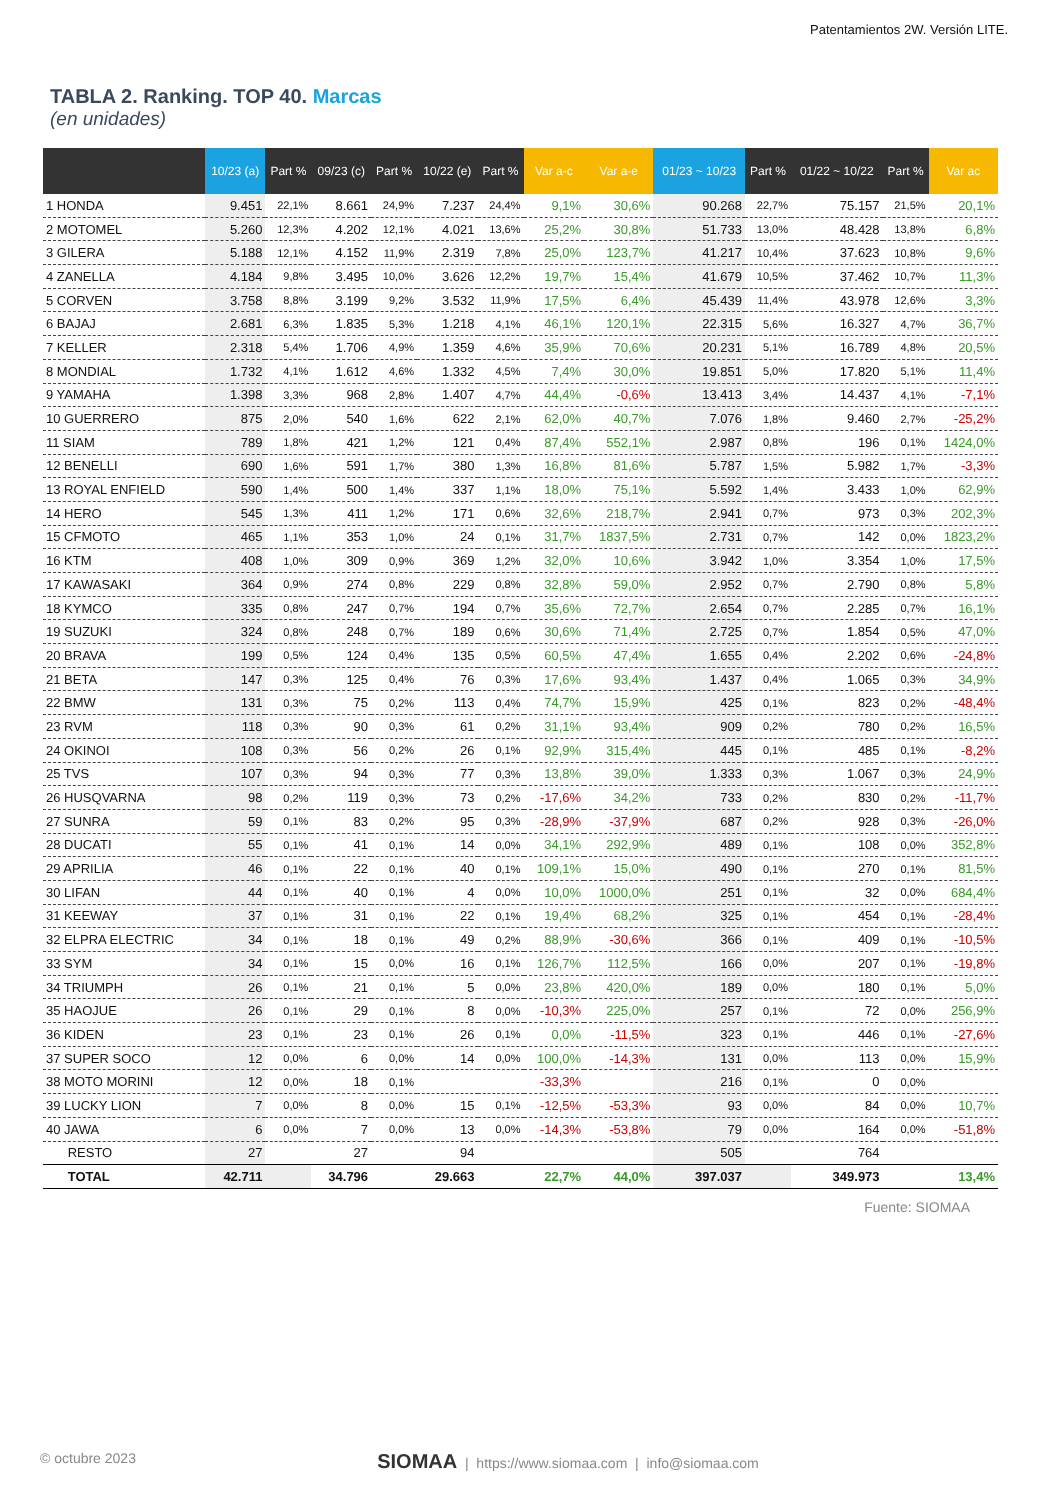Patentamientos 2W. Versión LITE.
TABLA 2. Ranking. TOP 40. Marcas
(en unidades)
| | 10/23 (a) | Part % | 09/23 (c) | Part % | 10/22 (e) | Part % | Var a-c | Var a-e | 01/23 ~ 10/23 | Part % | 01/22 ~ 10/22 | Part % | Var ac |
| --- | --- | --- | --- | --- | --- | --- | --- | --- | --- | --- | --- | --- | --- |
| 1 HONDA | 9.451 | 22,1% | 8.661 | 24,9% | 7.237 | 24,4% | 9,1% | 30,6% | 90.268 | 22,7% | 75.157 | 21,5% | 20,1% |
| 2 MOTOMEL | 5.260 | 12,3% | 4.202 | 12,1% | 4.021 | 13,6% | 25,2% | 30,8% | 51.733 | 13,0% | 48.428 | 13,8% | 6,8% |
| 3 GILERA | 5.188 | 12,1% | 4.152 | 11,9% | 2.319 | 7,8% | 25,0% | 123,7% | 41.217 | 10,4% | 37.623 | 10,8% | 9,6% |
| 4 ZANELLA | 4.184 | 9,8% | 3.495 | 10,0% | 3.626 | 12,2% | 19,7% | 15,4% | 41.679 | 10,5% | 37.462 | 10,7% | 11,3% |
| 5 CORVEN | 3.758 | 8,8% | 3.199 | 9,2% | 3.532 | 11,9% | 17,5% | 6,4% | 45.439 | 11,4% | 43.978 | 12,6% | 3,3% |
| 6 BAJAJ | 2.681 | 6,3% | 1.835 | 5,3% | 1.218 | 4,1% | 46,1% | 120,1% | 22.315 | 5,6% | 16.327 | 4,7% | 36,7% |
| 7 KELLER | 2.318 | 5,4% | 1.706 | 4,9% | 1.359 | 4,6% | 35,9% | 70,6% | 20.231 | 5,1% | 16.789 | 4,8% | 20,5% |
| 8 MONDIAL | 1.732 | 4,1% | 1.612 | 4,6% | 1.332 | 4,5% | 7,4% | 30,0% | 19.851 | 5,0% | 17.820 | 5,1% | 11,4% |
| 9 YAMAHA | 1.398 | 3,3% | 968 | 2,8% | 1.407 | 4,7% | 44,4% | -0,6% | 13.413 | 3,4% | 14.437 | 4,1% | -7,1% |
| 10 GUERRERO | 875 | 2,0% | 540 | 1,6% | 622 | 2,1% | 62,0% | 40,7% | 7.076 | 1,8% | 9.460 | 2,7% | -25,2% |
| 11 SIAM | 789 | 1,8% | 421 | 1,2% | 121 | 0,4% | 87,4% | 552,1% | 2.987 | 0,8% | 196 | 0,1% | 1424,0% |
| 12 BENELLI | 690 | 1,6% | 591 | 1,7% | 380 | 1,3% | 16,8% | 81,6% | 5.787 | 1,5% | 5.982 | 1,7% | -3,3% |
| 13 ROYAL ENFIELD | 590 | 1,4% | 500 | 1,4% | 337 | 1,1% | 18,0% | 75,1% | 5.592 | 1,4% | 3.433 | 1,0% | 62,9% |
| 14 HERO | 545 | 1,3% | 411 | 1,2% | 171 | 0,6% | 32,6% | 218,7% | 2.941 | 0,7% | 973 | 0,3% | 202,3% |
| 15 CFMOTO | 465 | 1,1% | 353 | 1,0% | 24 | 0,1% | 31,7% | 1837,5% | 2.731 | 0,7% | 142 | 0,0% | 1823,2% |
| 16 KTM | 408 | 1,0% | 309 | 0,9% | 369 | 1,2% | 32,0% | 10,6% | 3.942 | 1,0% | 3.354 | 1,0% | 17,5% |
| 17 KAWASAKI | 364 | 0,9% | 274 | 0,8% | 229 | 0,8% | 32,8% | 59,0% | 2.952 | 0,7% | 2.790 | 0,8% | 5,8% |
| 18 KYMCO | 335 | 0,8% | 247 | 0,7% | 194 | 0,7% | 35,6% | 72,7% | 2.654 | 0,7% | 2.285 | 0,7% | 16,1% |
| 19 SUZUKI | 324 | 0,8% | 248 | 0,7% | 189 | 0,6% | 30,6% | 71,4% | 2.725 | 0,7% | 1.854 | 0,5% | 47,0% |
| 20 BRAVA | 199 | 0,5% | 124 | 0,4% | 135 | 0,5% | 60,5% | 47,4% | 1.655 | 0,4% | 2.202 | 0,6% | -24,8% |
| 21 BETA | 147 | 0,3% | 125 | 0,4% | 76 | 0,3% | 17,6% | 93,4% | 1.437 | 0,4% | 1.065 | 0,3% | 34,9% |
| 22 BMW | 131 | 0,3% | 75 | 0,2% | 113 | 0,4% | 74,7% | 15,9% | 425 | 0,1% | 823 | 0,2% | -48,4% |
| 23 RVM | 118 | 0,3% | 90 | 0,3% | 61 | 0,2% | 31,1% | 93,4% | 909 | 0,2% | 780 | 0,2% | 16,5% |
| 24 OKINOI | 108 | 0,3% | 56 | 0,2% | 26 | 0,1% | 92,9% | 315,4% | 445 | 0,1% | 485 | 0,1% | -8,2% |
| 25 TVS | 107 | 0,3% | 94 | 0,3% | 77 | 0,3% | 13,8% | 39,0% | 1.333 | 0,3% | 1.067 | 0,3% | 24,9% |
| 26 HUSQVARNA | 98 | 0,2% | 119 | 0,3% | 73 | 0,2% | -17,6% | 34,2% | 733 | 0,2% | 830 | 0,2% | -11,7% |
| 27 SUNRA | 59 | 0,1% | 83 | 0,2% | 95 | 0,3% | -28,9% | -37,9% | 687 | 0,2% | 928 | 0,3% | -26,0% |
| 28 DUCATI | 55 | 0,1% | 41 | 0,1% | 14 | 0,0% | 34,1% | 292,9% | 489 | 0,1% | 108 | 0,0% | 352,8% |
| 29 APRILIA | 46 | 0,1% | 22 | 0,1% | 40 | 0,1% | 109,1% | 15,0% | 490 | 0,1% | 270 | 0,1% | 81,5% |
| 30 LIFAN | 44 | 0,1% | 40 | 0,1% | 4 | 0,0% | 10,0% | 1000,0% | 251 | 0,1% | 32 | 0,0% | 684,4% |
| 31 KEEWAY | 37 | 0,1% | 31 | 0,1% | 22 | 0,1% | 19,4% | 68,2% | 325 | 0,1% | 454 | 0,1% | -28,4% |
| 32 ELPRA ELECTRIC | 34 | 0,1% | 18 | 0,1% | 49 | 0,2% | 88,9% | -30,6% | 366 | 0,1% | 409 | 0,1% | -10,5% |
| 33 SYM | 34 | 0,1% | 15 | 0,0% | 16 | 0,1% | 126,7% | 112,5% | 166 | 0,0% | 207 | 0,1% | -19,8% |
| 34 TRIUMPH | 26 | 0,1% | 21 | 0,1% | 5 | 0,0% | 23,8% | 420,0% | 189 | 0,0% | 180 | 0,1% | 5,0% |
| 35 HAOJUE | 26 | 0,1% | 29 | 0,1% | 8 | 0,0% | -10,3% | 225,0% | 257 | 0,1% | 72 | 0,0% | 256,9% |
| 36 KIDEN | 23 | 0,1% | 23 | 0,1% | 26 | 0,1% | 0,0% | -11,5% | 323 | 0,1% | 446 | 0,1% | -27,6% |
| 37 SUPER SOCO | 12 | 0,0% | 6 | 0,0% | 14 | 0,0% | 100,0% | -14,3% | 131 | 0,0% | 113 | 0,0% | 15,9% |
| 38 MOTO MORINI | 12 | 0,0% | 18 | 0,1% | | | -33,3% | | 216 | 0,1% | 0 | 0,0% | |
| 39 LUCKY LION | 7 | 0,0% | 8 | 0,0% | 15 | 0,1% | -12,5% | -53,3% | 93 | 0,0% | 84 | 0,0% | 10,7% |
| 40 JAWA | 6 | 0,0% | 7 | 0,0% | 13 | 0,0% | -14,3% | -53,8% | 79 | 0,0% | 164 | 0,0% | -51,8% |
| RESTO | 27 | | 27 | | 94 | | | | 505 | | 764 | | |
| TOTAL | 42.711 | | 34.796 | | 29.663 | | 22,7% | 44,0% | 397.037 | | 349.973 | | 13,4% |
Fuente: SIOMAA
© octubre 2023 SIOMAA | https://www.siomaa.com | info@siomaa.com